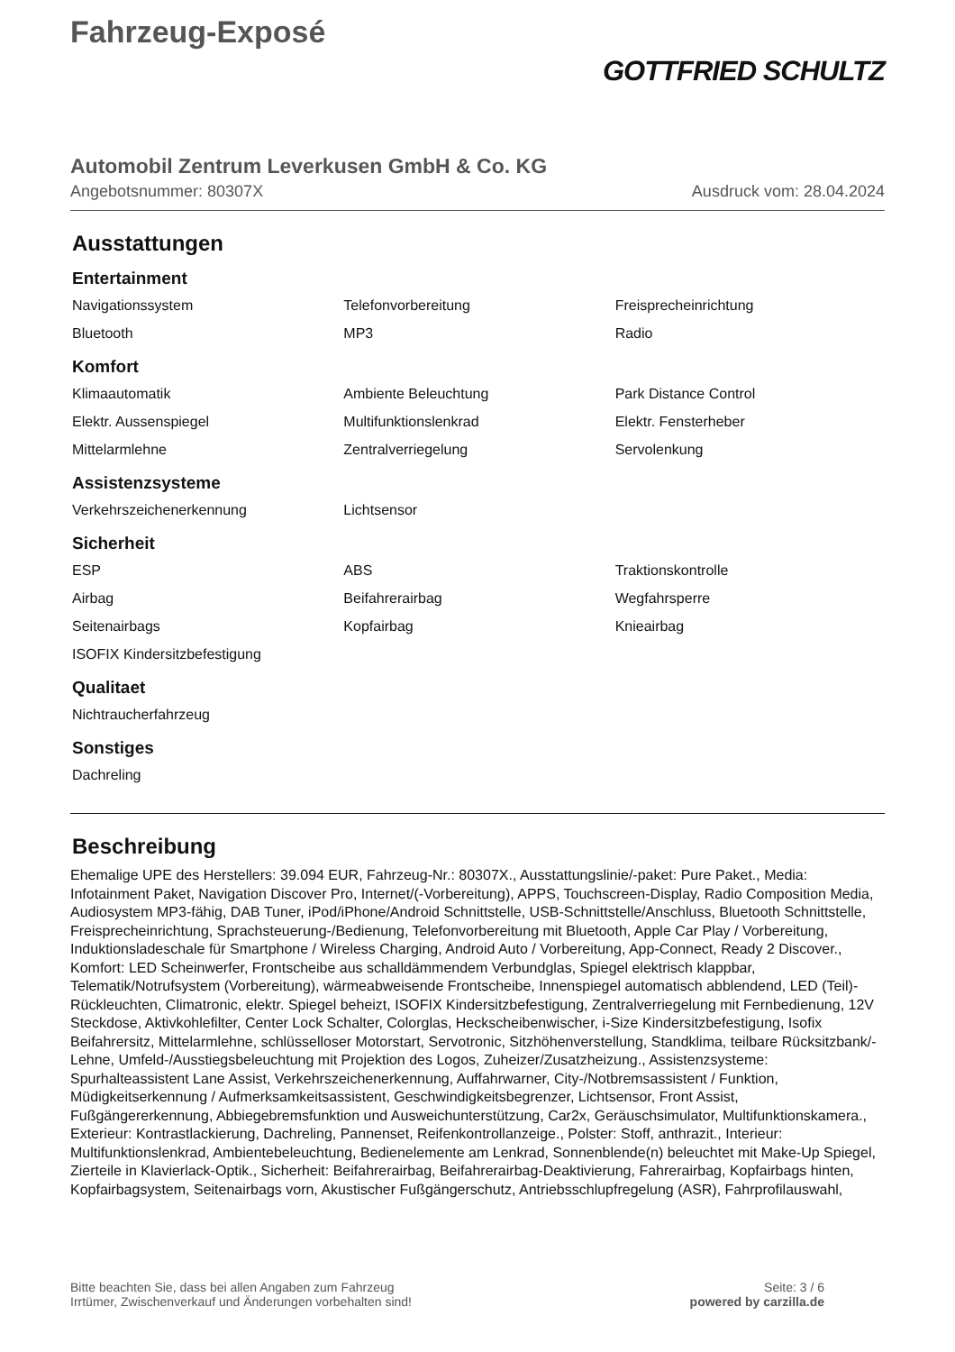Fahrzeug-Exposé
GOTTFRIED SCHULTZ
Automobil Zentrum Leverkusen GmbH & Co. KG
Angebotsnummer: 80307X Ausdruck vom: 28.04.2024
Ausstattungen
Entertainment
| Navigationssystem | Telefonvorbereitung | Freisprecheinrichtung |
| Bluetooth | MP3 | Radio |
Komfort
| Klimaautomatik | Ambiente Beleuchtung | Park Distance Control |
| Elektr. Aussenspiegel | Multifunktionslenkrad | Elektr. Fensterheber |
| Mittelarmlehne | Zentralverriegelung | Servolenkung |
Assistenzsysteme
| Verkehrszeichenerkennung | Lichtsensor | |
Sicherheit
| ESP | ABS | Traktionskontrolle |
| Airbag | Beifahrerairbag | Wegfahrsperre |
| Seitenairbags | Kopfairbag | Knieairbag |
| ISOFIX Kindersitzbefestigung | | |
Qualitaet
| Nichtraucherfahrzeug |
Sonstiges
| Dachreling |
Beschreibung
Ehemalige UPE des Herstellers: 39.094 EUR, Fahrzeug-Nr.: 80307X., Ausstattungslinie/-paket: Pure Paket., Media: Infotainment Paket, Navigation Discover Pro, Internet/(-Vorbereitung), APPS, Touchscreen-Display, Radio Composition Media, Audiosystem MP3-fähig, DAB Tuner, iPod/iPhone/Android Schnittstelle, USB-Schnittstelle/Anschluss, Bluetooth Schnittstelle, Freisprecheinrichtung, Sprachsteuerung-/Bedienung, Telefonvorbereitung mit Bluetooth, Apple Car Play / Vorbereitung, Induktionsladeschale für Smartphone / Wireless Charging, Android Auto / Vorbereitung, App-Connect, Ready 2 Discover., Komfort: LED Scheinwerfer, Frontscheibe aus schalldämmendem Verbundglas, Spiegel elektrisch klappbar, Telematik/Notrufsystem (Vorbereitung), wärmeabweisende Frontscheibe, Innenspiegel automatisch abblendend, LED (Teil)-Rückleuchten, Climatronic, elektr. Spiegel beheizt, ISOFIX Kindersitzbefestigung, Zentralverriegelung mit Fernbedienung, 12V Steckdose, Aktivkohlefilter, Center Lock Schalter, Colorglas, Heckscheibenwischer, i-Size Kindersitzbefestigung, Isofix Beifahrersitz, Mittelarmlehne, schlüsselloser Motorstart, Servotronic, Sitzhöhenverstellung, Standklima, teilbare Rücksitzbank/-Lehne, Umfeld-/Ausstiegsbeleuchtung mit Projektion des Logos, Zuheizer/Zusatzheizung., Assistenzsysteme: Spurhalteassistent Lane Assist, Verkehrszeichenerkennung, Auffahrwarner, City-/Notbremsassistent / Funktion, Müdigkeitserkennung / Aufmerksamkeitsassistent, Geschwindigkeitsbegrenzer, Lichtsensor, Front Assist, Fußgängererkennung, Abbiegebremsfunktion und Ausweichunterstützung, Car2x, Geräuschsimulator, Multifunktionskamera., Exterieur: Kontrastlackierung, Dachreling, Pannenset, Reifenkontrollanzeige., Polster: Stoff, anthrazit., Interieur: Multifunktionslenkrad, Ambientebeleuchtung, Bedienelemente am Lenkrad, Sonnenblende(n) beleuchtet mit Make-Up Spiegel, Zierteile in Klavierlack-Optik., Sicherheit: Beifahrerairbag, Beifahrerairbag-Deaktivierung, Fahrerairbag, Kopfairbags hinten, Kopfairbagsystem, Seitenairbags vorn, Akustischer Fußgängerschutz, Antriebsschlupfregelung (ASR), Fahrprofilauswahl,
Bitte beachten Sie, dass bei allen Angaben zum Fahrzeug
Irrtümer, Zwischenverkauf und Änderungen vorbehalten sind!
Seite: 3 / 6
powered by carzilla.de